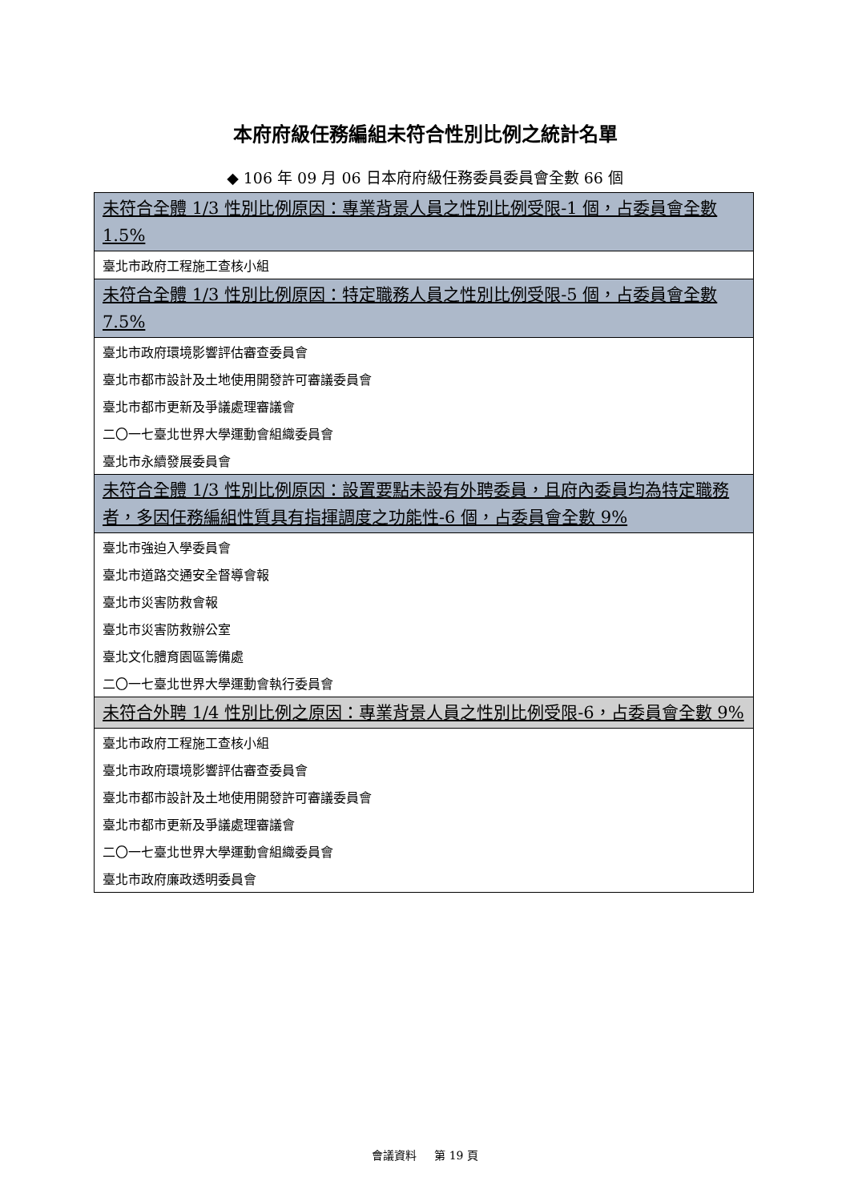本府府級任務編組未符合性別比例之統計名單
◆ 106 年 09 月 06 日本府府級任務委員委員會全數 66 個
| 未符合全體 1/3 性別比例原因：專業背景人員之性別比例受限-1 個，占委員會全數 1.5% |
| --- |
| 臺北市政府工程施工查核小組 |
| 未符合全體 1/3 性別比例原因：特定職務人員之性別比例受限-5 個，占委員會全數 7.5% |
| 臺北市政府環境影響評估審查委員會 |
| 臺北市都市設計及土地使用開發許可審議委員會 |
| 臺北市都市更新及爭議處理審議會 |
| 二〇一七臺北世界大學運動會組織委員會 |
| 臺北市永續發展委員會 |
| 未符合全體 1/3 性別比例原因：設置要點未設有外聘委員，且府內委員均為特定職務者，多因任務編組性質具有指揮調度之功能性-6 個，占委員會全數 9% |
| 臺北市強迫入學委員會 |
| 臺北市道路交通安全督導會報 |
| 臺北市災害防救會報 |
| 臺北市災害防救辦公室 |
| 臺北文化體育園區籌備處 |
| 二〇一七臺北世界大學運動會執行委員會 |
| 未符合外聘 1/4 性別比例之原因：專業背景人員之性別比例受限-6，占委員會全數 9% |
| 臺北市政府工程施工查核小組 |
| 臺北市政府環境影響評估審查委員會 |
| 臺北市都市設計及土地使用開發許可審議委員會 |
| 臺北市都市更新及爭議處理審議會 |
| 二〇一七臺北世界大學運動會組織委員會 |
| 臺北市政府廉政透明委員會 |
會議資料 第 19 頁